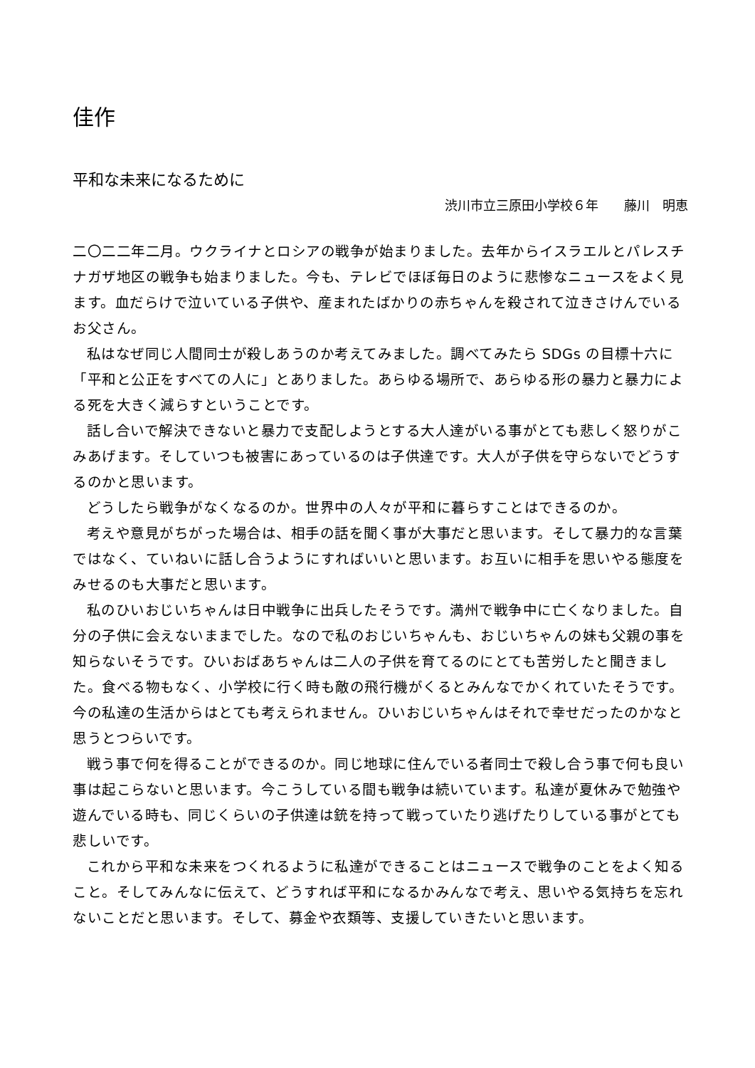佳作
平和な未来になるために
渋川市立三原田小学校６年　　藤川　明恵
二〇二二年二月。ウクライナとロシアの戦争が始まりました。去年からイスラエルとパレスチナガザ地区の戦争も始まりました。今も、テレビでほぼ毎日のように悲惨なニュースをよく見ます。血だらけで泣いている子供や、産まれたばかりの赤ちゃんを殺されて泣きさけんでいるお父さん。
私はなぜ同じ人間同士が殺しあうのか考えてみました。調べてみたら SDGs の目標十六に「平和と公正をすべての人に」とありました。あらゆる場所で、あらゆる形の暴力と暴力による死を大きく減らすということです。
話し合いで解決できないと暴力で支配しようとする大人達がいる事がとても悲しく怒りがこみあげます。そしていつも被害にあっているのは子供達です。大人が子供を守らないでどうするのかと思います。
どうしたら戦争がなくなるのか。世界中の人々が平和に暮らすことはできるのか。
考えや意見がちがった場合は、相手の話を聞く事が大事だと思います。そして暴力的な言葉ではなく、ていねいに話し合うようにすればいいと思います。お互いに相手を思いやる態度をみせるのも大事だと思います。
私のひいおじいちゃんは日中戦争に出兵したそうです。満州で戦争中に亡くなりました。自分の子供に会えないままでした。なので私のおじいちゃんも、おじいちゃんの妹も父親の事を知らないそうです。ひいおばあちゃんは二人の子供を育てるのにとても苦労したと聞きました。食べる物もなく、小学校に行く時も敵の飛行機がくるとみんなでかくれていたそうです。今の私達の生活からはとても考えられません。ひいおじいちゃんはそれで幸せだったのかなと思うとつらいです。
戦う事で何を得ることができるのか。同じ地球に住んでいる者同士で殺し合う事で何も良い事は起こらないと思います。今こうしている間も戦争は続いています。私達が夏休みで勉強や遊んでいる時も、同じくらいの子供達は銃を持って戦っていたり逃げたりしている事がとても悲しいです。
これから平和な未来をつくれるように私達ができることはニュースで戦争のことをよく知ること。そしてみんなに伝えて、どうすれば平和になるかみんなで考え、思いやる気持ちを忘れないことだと思います。そして、募金や衣類等、支援していきたいと思います。